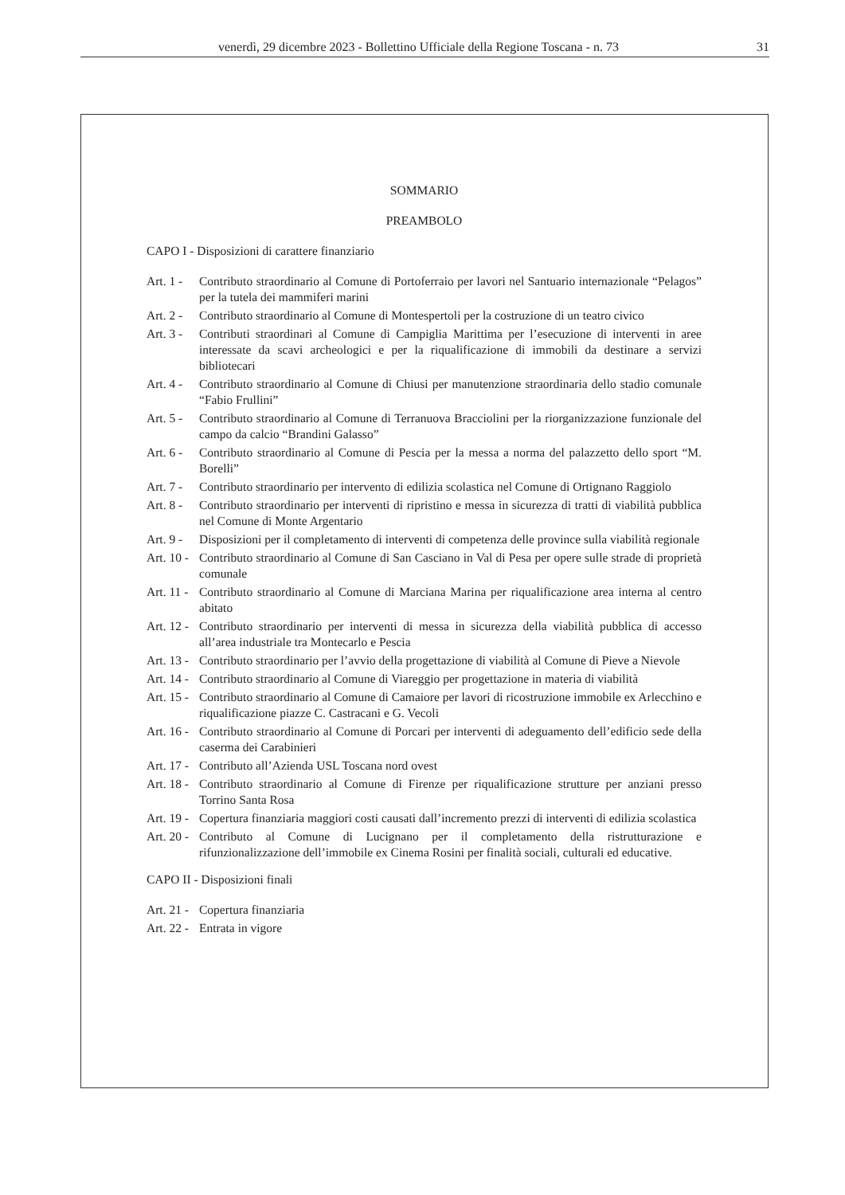venerdì, 29 dicembre 2023 - Bollettino Ufficiale della Regione Toscana - n. 73 31
SOMMARIO
PREAMBOLO
CAPO I - Disposizioni di carattere finanziario
Art. 1 - Contributo straordinario al Comune di Portoferraio per lavori nel Santuario internazionale “Pelagos” per la tutela dei mammiferi marini
Art. 2 - Contributo straordinario al Comune di Montespertoli per la costruzione di un teatro civico
Art. 3 - Contributi straordinari al Comune di Campiglia Marittima per l’esecuzione di interventi in aree interessate da scavi archeologici e per la riqualificazione di immobili da destinare a servizi bibliotecari
Art. 4 - Contributo straordinario al Comune di Chiusi per manutenzione straordinaria dello stadio comunale “Fabio Frullini”
Art. 5 - Contributo straordinario al Comune di Terranuova Bracciolini per la riorganizzazione funzionale del campo da calcio “Brandini Galasso”
Art. 6 - Contributo straordinario al Comune di Pescia per la messa a norma del palazzetto dello sport “M. Borelli”
Art. 7 - Contributo straordinario per intervento di edilizia scolastica nel Comune di Ortignano Raggiolo
Art. 8 - Contributo straordinario per interventi di ripristino e messa in sicurezza di tratti di viabilità pubblica nel Comune di Monte Argentario
Art. 9 - Disposizioni per il completamento di interventi di competenza delle province sulla viabilità regionale
Art. 10 - Contributo straordinario al Comune di San Casciano in Val di Pesa per opere sulle strade di proprietà comunale
Art. 11 - Contributo straordinario al Comune di Marciana Marina per riqualificazione area interna al centro abitato
Art. 12 - Contributo straordinario per interventi di messa in sicurezza della viabilità pubblica di accesso all’area industriale tra Montecarlo e Pescia
Art. 13 - Contributo straordinario per l’avvio della progettazione di viabilità al Comune di Pieve a Nievole
Art. 14 - Contributo straordinario al Comune di Viareggio per progettazione in materia di viabilità
Art. 15 - Contributo straordinario al Comune di Camaiore per lavori di ricostruzione immobile ex Arlecchino e riqualificazione piazze C. Castracani e G. Vecoli
Art. 16 - Contributo straordinario al Comune di Porcari per interventi di adeguamento dell’edificio sede della caserma dei Carabinieri
Art. 17 - Contributo all’Azienda USL Toscana nord ovest
Art. 18 - Contributo straordinario al Comune di Firenze per riqualificazione strutture per anziani presso Torrino Santa Rosa
Art. 19 - Copertura finanziaria maggiori costi causati dall’incremento prezzi di interventi di edilizia scolastica
Art. 20 - Contributo al Comune di Lucignano per il completamento della ristrutturazione e rifunzionalizzazione dell’immobile ex Cinema Rosini per finalità sociali, culturali ed educative.
CAPO II - Disposizioni finali
Art. 21 - Copertura finanziaria
Art. 22 - Entrata in vigore